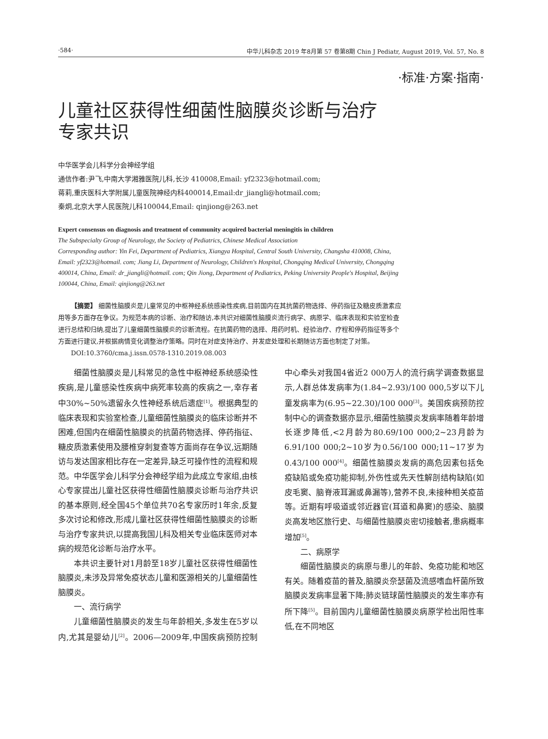·584· 中华儿科杂志 2019 年8月第 57 卷第8期 Chin J Pediatr, August 2019, Vol. 57, No. 8
·标准·方案·指南·
儿童社区获得性细菌性脑膜炎诊断与治疗
专家共识
中华医学会儿科学分会神经学组
通信作者:尹飞,中南大学湘雅医院儿科,长沙 410008,Email: yf2323@hotmail.com;
蒋莉,重庆医科大学附属儿童医院神经内科400014,Email:dr_jiangli@hotmail.com;
秦炯,北京大学人民医院儿科100044,Email: qinjiong@263.net
Expert consensus on diagnosis and treatment of community acquired bacterial meningitis in children
The Subspecialty Group of Neurology, the Society of Pediatrics, Chinese Medical Association
Corresponding author: Yin Fei, Department of Pediatrics, Xiangya Hospital, Central South University, Changsha 410008, China, Email: yf2323@hotmail. com; Jiang Li, Department of Neurology, Children's Hospital, Chongqing Medical University, Chongqing 400014, China, Email: dr_jiangli@hotmail. com; Qin Jiong, Department of Pediatrics, Peking University People's Hospital, Beijing 100044, China, Email: qinjiong@263.net
【摘要】 细菌性脑膜炎是儿童常见的中枢神经系统感染性疾病,目前国内在其抗菌药物选择、停药指征及糖皮质激素应用等多方面存在争议。为规范本病的诊断、治疗和随访,本共识对细菌性脑膜炎流行病学、病原学、临床表现和实验室检查进行总结和归纳,提出了儿童细菌性脑膜炎的诊断流程。在抗菌药物的选择、用药时机、经验治疗、疗程和停药指征等多个方面进行建议,并根据病情变化调整治疗策略。同时在对症支持治疗、并发症处理和长期随访方面也制定了对策。
DOI:10.3760/cma.j.issn.0578-1310.2019.08.003
细菌性脑膜炎是儿科常见的急性中枢神经系统感染性疾病,是儿童感染性疾病中病死率较高的疾病之一,幸存者中30%~50%遗留永久性神经系统后遗症<sup>[1]</sup>。根据典型的临床表现和实验室检查,儿童细菌性脑膜炎的临床诊断并不困难,但国内在细菌性脑膜炎的抗菌药物选择、停药指征、糖皮质激素使用及腰椎穿刺复查等方面尚存在争议,远期随访与发达国家相比存在一定差异,缺乏可操作性的流程和规范。中华医学会儿科学分会神经学组为此成立专家组,由核心专家提出儿童社区获得性细菌性脑膜炎诊断与治疗共识的基本原则,经全国45个单位共70名专家历时1年余,反复多次讨论和修改,形成儿童社区获得性细菌性脑膜炎的诊断与治疗专家共识,以提高我国儿科及相关专业临床医师对本病的规范化诊断与治疗水平。
本共识主要针对1月龄至18岁儿童社区获得性细菌性脑膜炎,未涉及异常免疫状态儿童和医源相关的儿童细菌性脑膜炎。
一、流行病学
儿童细菌性脑膜炎的发生与年龄相关,多发生在5岁以内,尤其是婴幼儿<sup>[2]</sup>。2006—2009年,中国疾病预防控制中心牵头对我国4省近2 000万人的流行病学调查数据显示,人群总体发病率为(1.84~2.93)/100 000,5岁以下儿童发病率为(6.95~22.30)/100 000<sup>[3]</sup>。美国疾病预防控制中心的调查数据亦显示,细菌性脑膜炎发病率随着年龄增长逐步降低,<2月龄为80.69/100 000;2~23月龄为6.91/100 000;2~10岁为0.56/100 000;11~17岁为0.43/100 000<sup>[4]</sup>。细菌性脑膜炎发病的高危因素包括免疫缺陷或免疫功能抑制,外伤性或先天性解剖结构缺陷(如皮毛窦、脑脊液耳漏或鼻漏等),营养不良,未接种相关疫苗等。近期有呼吸道或邻近器官(耳道和鼻窦)的感染、脑膜炎高发地区旅行史、与细菌性脑膜炎密切接触者,患病概率增加<sup>[5]</sup>。
二、病原学
细菌性脑膜炎的病原与患儿的年龄、免疫功能和地区有关。随着疫苗的普及,脑膜炎奈瑟菌及流感嗜血杆菌所致脑膜炎发病率显著下降;肺炎链球菌性脑膜炎的发生率亦有所下降<sup>[5]</sup>。目前国内儿童细菌性脑膜炎病原学检出阳性率低,在不同地区